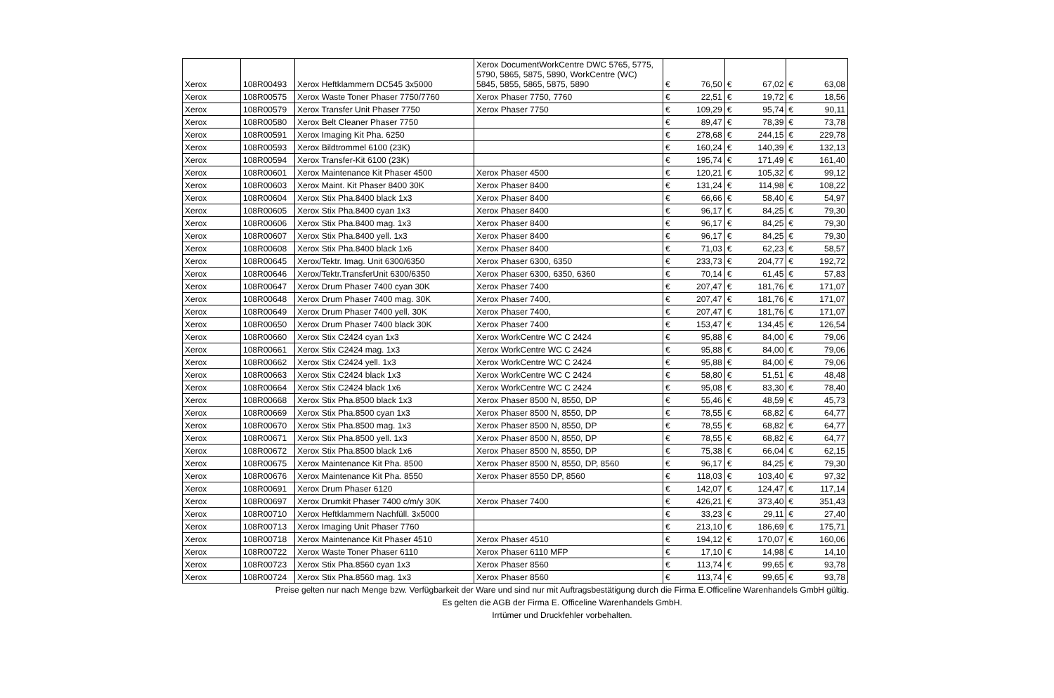| Xerox | 108R00493 | Xerox Heftklammern DC545 3x5000 | Xerox DocumentWorkCentre DWC 5765, 5775, 5790, 5865, 5875, 5890, WorkCentre (WC) 5845, 5855, 5865, 5875, 5890 | € | 76,50 | € | 67,02 | € | 63,08 |
| Xerox | 108R00575 | Xerox Waste Toner Phaser 7750/7760 | Xerox Phaser 7750, 7760 | € | 22,51 | € | 19,72 | € | 18,56 |
| Xerox | 108R00579 | Xerox Transfer Unit Phaser 7750 | Xerox Phaser 7750 | € | 109,29 | € | 95,74 | € | 90,11 |
| Xerox | 108R00580 | Xerox Belt Cleaner Phaser 7750 | | € | 89,47 | € | 78,39 | € | 73,78 |
| Xerox | 108R00591 | Xerox Imaging Kit Pha. 6250 | | € | 278,68 | € | 244,15 | € | 229,78 |
| Xerox | 108R00593 | Xerox Bildtrommel 6100 (23K) | | € | 160,24 | € | 140,39 | € | 132,13 |
| Xerox | 108R00594 | Xerox Transfer-Kit 6100 (23K) | | € | 195,74 | € | 171,49 | € | 161,40 |
| Xerox | 108R00601 | Xerox Maintenance Kit Phaser 4500 | Xerox Phaser 4500 | € | 120,21 | € | 105,32 | € | 99,12 |
| Xerox | 108R00603 | Xerox Maint. Kit Phaser 8400 30K | Xerox Phaser 8400 | € | 131,24 | € | 114,98 | € | 108,22 |
| Xerox | 108R00604 | Xerox Stix Pha.8400 black 1x3 | Xerox Phaser 8400 | € | 66,66 | € | 58,40 | € | 54,97 |
| Xerox | 108R00605 | Xerox Stix Pha.8400 cyan 1x3 | Xerox Phaser 8400 | € | 96,17 | € | 84,25 | € | 79,30 |
| Xerox | 108R00606 | Xerox Stix Pha.8400 mag. 1x3 | Xerox Phaser 8400 | € | 96,17 | € | 84,25 | € | 79,30 |
| Xerox | 108R00607 | Xerox Stix Pha.8400 yell. 1x3 | Xerox Phaser 8400 | € | 96,17 | € | 84,25 | € | 79,30 |
| Xerox | 108R00608 | Xerox Stix Pha.8400 black 1x6 | Xerox Phaser 8400 | € | 71,03 | € | 62,23 | € | 58,57 |
| Xerox | 108R00645 | Xerox/Tektr. Imag. Unit 6300/6350 | Xerox Phaser 6300, 6350 | € | 233,73 | € | 204,77 | € | 192,72 |
| Xerox | 108R00646 | Xerox/Tektr.TransferUnit 6300/6350 | Xerox Phaser 6300, 6350, 6360 | € | 70,14 | € | 61,45 | € | 57,83 |
| Xerox | 108R00647 | Xerox Drum Phaser 7400 cyan 30K | Xerox Phaser 7400 | € | 207,47 | € | 181,76 | € | 171,07 |
| Xerox | 108R00648 | Xerox Drum Phaser 7400 mag. 30K | Xerox Phaser 7400, | € | 207,47 | € | 181,76 | € | 171,07 |
| Xerox | 108R00649 | Xerox Drum Phaser 7400 yell. 30K | Xerox Phaser 7400, | € | 207,47 | € | 181,76 | € | 171,07 |
| Xerox | 108R00650 | Xerox Drum Phaser 7400 black 30K | Xerox Phaser 7400 | € | 153,47 | € | 134,45 | € | 126,54 |
| Xerox | 108R00660 | Xerox Stix C2424 cyan 1x3 | Xerox WorkCentre WC C 2424 | € | 95,88 | € | 84,00 | € | 79,06 |
| Xerox | 108R00661 | Xerox Stix C2424 mag. 1x3 | Xerox WorkCentre WC C 2424 | € | 95,88 | € | 84,00 | € | 79,06 |
| Xerox | 108R00662 | Xerox Stix C2424 yell. 1x3 | Xerox WorkCentre WC C 2424 | € | 95,88 | € | 84,00 | € | 79,06 |
| Xerox | 108R00663 | Xerox Stix C2424 black 1x3 | Xerox WorkCentre WC C 2424 | € | 58,80 | € | 51,51 | € | 48,48 |
| Xerox | 108R00664 | Xerox Stix C2424 black 1x6 | Xerox WorkCentre WC C 2424 | € | 95,08 | € | 83,30 | € | 78,40 |
| Xerox | 108R00668 | Xerox Stix Pha.8500 black 1x3 | Xerox Phaser 8500 N, 8550, DP | € | 55,46 | € | 48,59 | € | 45,73 |
| Xerox | 108R00669 | Xerox Stix Pha.8500 cyan 1x3 | Xerox Phaser 8500 N, 8550, DP | € | 78,55 | € | 68,82 | € | 64,77 |
| Xerox | 108R00670 | Xerox Stix Pha.8500 mag. 1x3 | Xerox Phaser 8500 N, 8550, DP | € | 78,55 | € | 68,82 | € | 64,77 |
| Xerox | 108R00671 | Xerox Stix Pha.8500 yell. 1x3 | Xerox Phaser 8500 N, 8550, DP | € | 78,55 | € | 68,82 | € | 64,77 |
| Xerox | 108R00672 | Xerox Stix Pha.8500 black 1x6 | Xerox Phaser 8500 N, 8550, DP | € | 75,38 | € | 66,04 | € | 62,15 |
| Xerox | 108R00675 | Xerox Maintenance Kit Pha. 8500 | Xerox Phaser 8500 N, 8550, DP, 8560 | € | 96,17 | € | 84,25 | € | 79,30 |
| Xerox | 108R00676 | Xerox Maintenance Kit Pha. 8550 | Xerox Phaser 8550 DP, 8560 | € | 118,03 | € | 103,40 | € | 97,32 |
| Xerox | 108R00691 | Xerox Drum Phaser 6120 | | € | 142,07 | € | 124,47 | € | 117,14 |
| Xerox | 108R00697 | Xerox Drumkit Phaser 7400 c/m/y 30K | Xerox Phaser 7400 | € | 426,21 | € | 373,40 | € | 351,43 |
| Xerox | 108R00710 | Xerox Heftklammern Nachfüll. 3x5000 | | € | 33,23 | € | 29,11 | € | 27,40 |
| Xerox | 108R00713 | Xerox Imaging Unit Phaser 7760 | | € | 213,10 | € | 186,69 | € | 175,71 |
| Xerox | 108R00718 | Xerox Maintenance Kit Phaser 4510 | Xerox Phaser 4510 | € | 194,12 | € | 170,07 | € | 160,06 |
| Xerox | 108R00722 | Xerox Waste Toner Phaser 6110 | Xerox Phaser 6110 MFP | € | 17,10 | € | 14,98 | € | 14,10 |
| Xerox | 108R00723 | Xerox Stix Pha.8560 cyan 1x3 | Xerox Phaser 8560 | € | 113,74 | € | 99,65 | € | 93,78 |
| Xerox | 108R00724 | Xerox Stix Pha.8560 mag. 1x3 | Xerox Phaser 8560 | € | 113,74 | € | 99,65 | € | 93,78 |
Preise gelten nur nach Menge bzw. Verfügbarkeit der Ware und sind nur mit Auftragsbestätigung durch die Firma E.Officeline Warenhandels GmbH gültig.
Es gelten die AGB der Firma E. Officeline Warenhandels GmbH.
Irrtümer und Druckfehler vorbehalten.